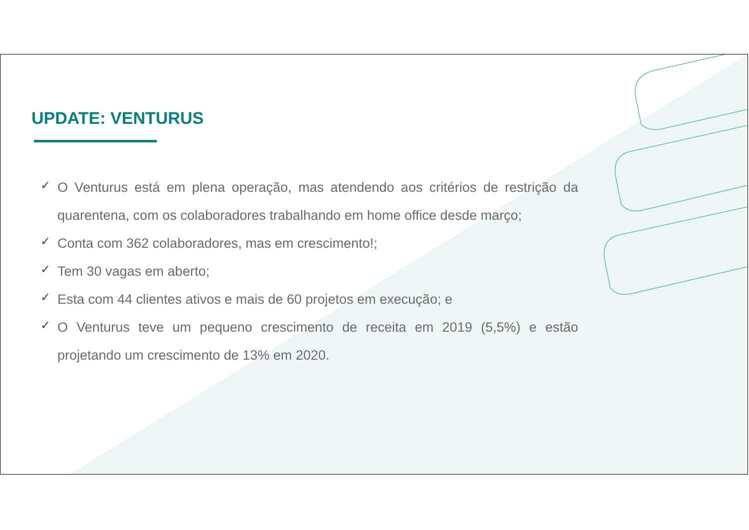UPDATE: VENTURUS
✓ O Venturus está em plena operação, mas atendendo aos critérios de restrição da quarentena, com os colaboradores trabalhando em home office desde março;
✓ Conta com 362 colaboradores, mas em crescimento!;
✓ Tem 30 vagas em aberto;
✓ Esta com 44 clientes ativos e mais de 60 projetos em execução; e
✓ O Venturus teve um pequeno crescimento de receita em 2019 (5,5%) e estão projetando um crescimento de 13% em 2020.